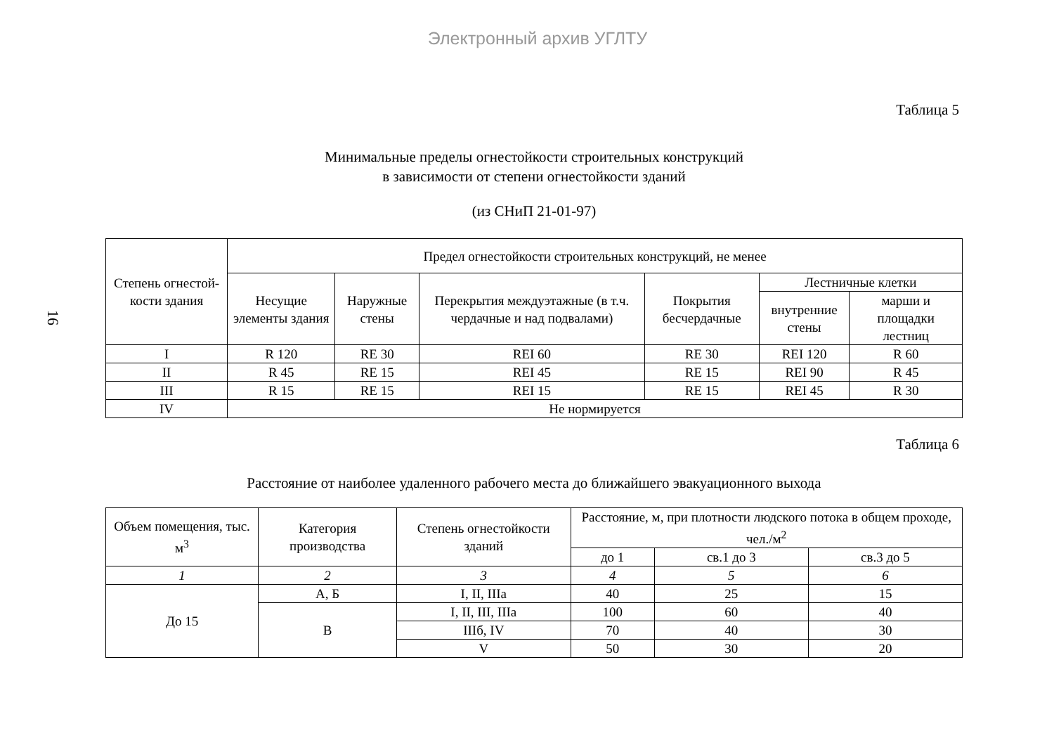Электронный архив УГЛТУ
16
Таблица 5
Минимальные пределы огнестойкости строительных конструкций
в зависимости от степени огнестойкости зданий
(из СНиП 21-01-97)
| Степень огнестой-кости здания | Предел огнестойкости строительных конструкций, не менее | | | | | |
| --- | --- | --- | --- | --- | --- | --- |
| | Несущие элементы здания | Наружные стены | Перекрытия междуэтажные (в т.ч. чердачные и над подвалами) | Покрытия бесчердачные | Лестничные клетки | |
| | | | | | внутренние стены | марши и площадки лестниц |
| I | R 120 | RE 30 | REI 60 | RE 30 | REI 120 | R 60 |
| II | R 45 | RE 15 | REI 45 | RE 15 | REI 90 | R 45 |
| III | R 15 | RE 15 | REI 15 | RE 15 | REI 45 | R 30 |
| IV | Не нормируется | | | | | |
Таблица 6
Расстояние от наиболее удаленного рабочего места до ближайшего эвакуационного выхода
| Объем помещения, тыс. м<sup>3</sup> | Категория производства | Степень огнестойкости зданий | Расстояние, м, при плотности людского потока в общем проходе, чел./м<sup>2</sup> | | |
| --- | --- | --- | --- | --- | --- |
| | | | до 1 | св.1 до 3 | св.3 до 5 |
| 1 | 2 | 3 | 4 | 5 | 6 |
| До 15 | А, Б | I, II, IIIа | 40 | 25 | 15 |
| | В | I, II, III, IIIа | 100 | 60 | 40 |
| | | IIIб, IV | 70 | 40 | 30 |
| | | V | 50 | 30 | 20 |